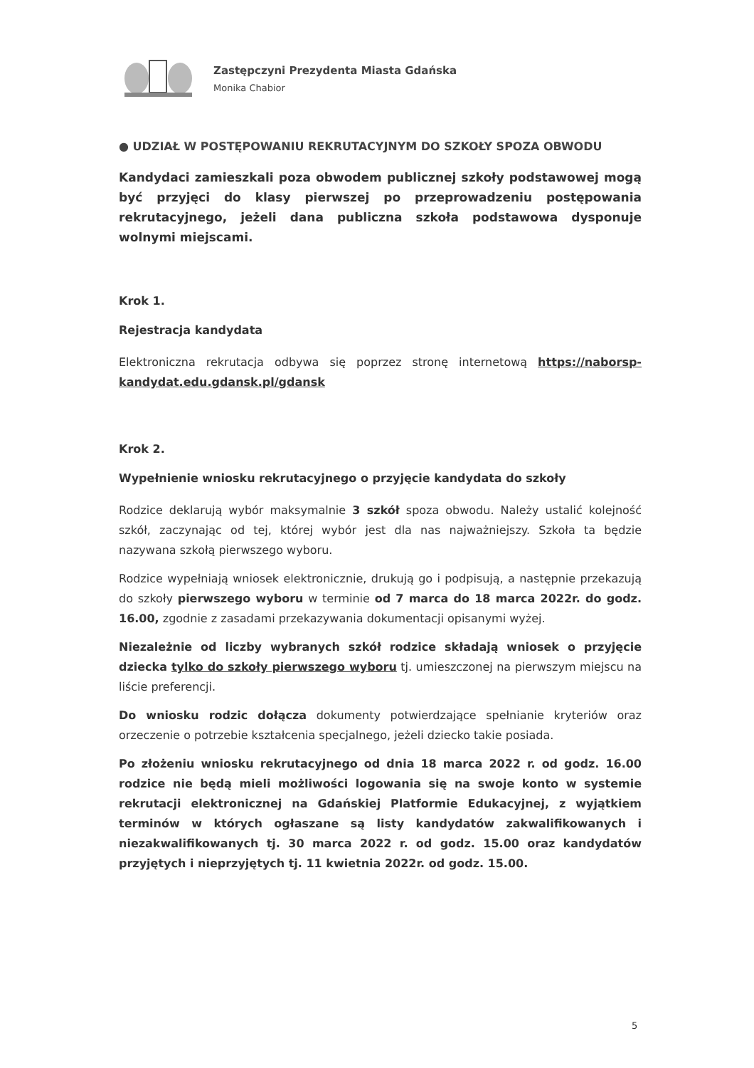Zastępczyni Prezydenta Miasta Gdańska
Monika Chabior
● UDZIAŁ W POSTĘPOWANIU REKRUTACYJNYM DO SZKOŁY SPOZA OBWODU
Kandydaci zamieszkali poza obwodem publicznej szkoły podstawowej mogą być przyjęci do klasy pierwszej po przeprowadzeniu postępowania rekrutacyjnego, jeżeli dana publiczna szkoła podstawowa dysponuje wolnymi miejscami.
Krok 1.
Rejestracja kandydata
Elektroniczna rekrutacja odbywa się poprzez stronę internetową https://naborsp-kandydat.edu.gdansk.pl/gdansk
Krok 2.
Wypełnienie wniosku rekrutacyjnego o przyjęcie kandydata do szkoły
Rodzice deklarują wybór maksymalnie 3 szkół spoza obwodu. Należy ustalić kolejność szkół, zaczynając od tej, której wybór jest dla nas najważniejszy. Szkoła ta będzie nazywana szkołą pierwszego wyboru.
Rodzice wypełniają wniosek elektronicznie, drukują go i podpisują, a następnie przekazują do szkoły pierwszego wyboru w terminie od 7 marca do 18 marca 2022r. do godz. 16.00, zgodnie z zasadami przekazywania dokumentacji opisanymi wyżej.
Niezależnie od liczby wybranych szkół rodzice składają wniosek o przyjęcie dziecka tylko do szkoły pierwszego wyboru tj. umieszczonej na pierwszym miejscu na liście preferencji.
Do wniosku rodzic dołącza dokumenty potwierdzające spełnianie kryteriów oraz orzeczenie o potrzebie kształcenia specjalnego, jeżeli dziecko takie posiada.
Po złożeniu wniosku rekrutacyjnego od dnia 18 marca 2022 r. od godz. 16.00 rodzice nie będą mieli możliwości logowania się na swoje konto w systemie rekrutacji elektronicznej na Gdańskiej Platformie Edukacyjnej, z wyjątkiem terminów w których ogłaszane są listy kandydatów zakwalifikowanych i niezakwalifikowanych tj. 30 marca 2022 r. od godz. 15.00 oraz kandydatów przyjętych i nieprzyjętych tj. 11 kwietnia 2022r. od godz. 15.00.
5